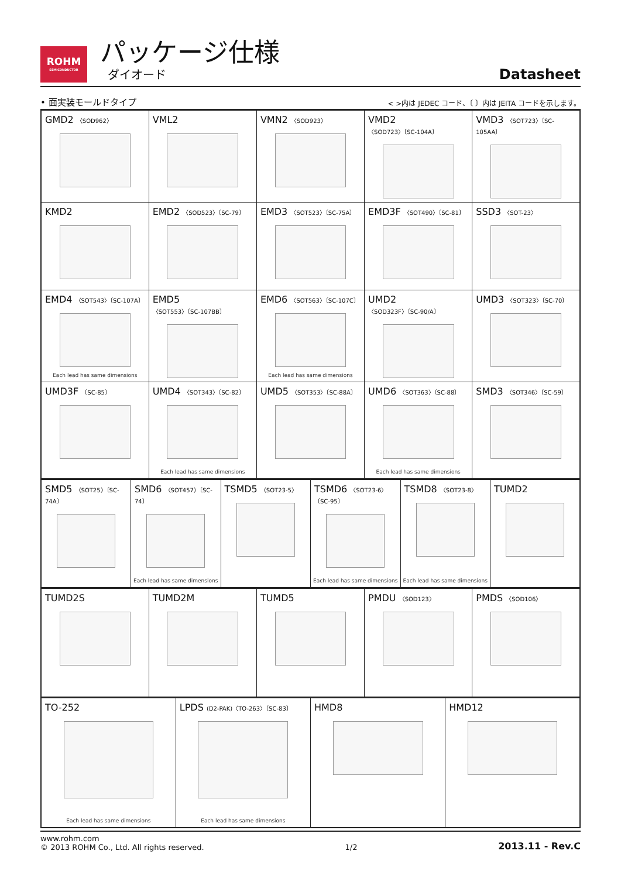ROHM
SEMICONDUCTOR
パッケージ仕様
ダイオード
Datasheet
• 面実装モールドタイプ
< >内は JEDEC コード、〔 〕内は JEITA コードを示します。
| GMD2 〈SOD962〉 | VML2 | VMN2 〈SOD923〉 | VMD2 〈SOD723〉〔SC-104A〕 | VMD3 〈SOT723〉〔SC-105AA〕 |
| KMD2 | EMD2 〈SOD523〉〔SC-79〕 | EMD3 〈SOT523〉〔SC-75A〕 | EMD3F 〈SOT490〉〔SC-81〕 | SSD3 〈SOT-23〉 |
| EMD4 〈SOT543〉〔SC-107A〕 Each lead has same dimensions | EMD5 〈SOT553〉〔SC-107BB〕 | EMD6 〈SOT563〉〔SC-107C〕 Each lead has same dimensions | UMD2 〈SOD323F〉〔SC-90/A〕 | UMD3 〈SOT323〉〔SC-70〕 |
| UMD3F 〔SC-85〕 | UMD4 〈SOT343〉〔SC-82〕 Each lead has same dimensions | UMD5 〈SOT353〉〔SC-88A〕 | UMD6 〈SOT363〉〔SC-88〕 Each lead has same dimensions | SMD3 〈SOT346〉〔SC-59〕 |
| SMD5 〈SOT25〉〔SC-74A〕 | SMD6 〈SOT457〉〔SC-74〕 Each lead has same dimensions | TSMD5 〈SOT23-5〉 | TSMD6 〈SOT23-6〉〔SC-95〕 Each lead has same dimensions | TSMD8 〈SOT23-8〉 Each lead has same dimensions | TUMD2 |
| TUMD2S | TUMD2M | TUMD5 | PMDU 〈SOD123〉 | PMDS 〈SOD106〉 |
| TO-252 Each lead has same dimensions | LPDS (D2-PAK)〈TO-263〉〔SC-83〕 Each lead has same dimensions | HMD8 | HMD12 |
www.rohm.com
© 2013 ROHM Co., Ltd. All rights reserved.
1/2
2013.11 - Rev.C